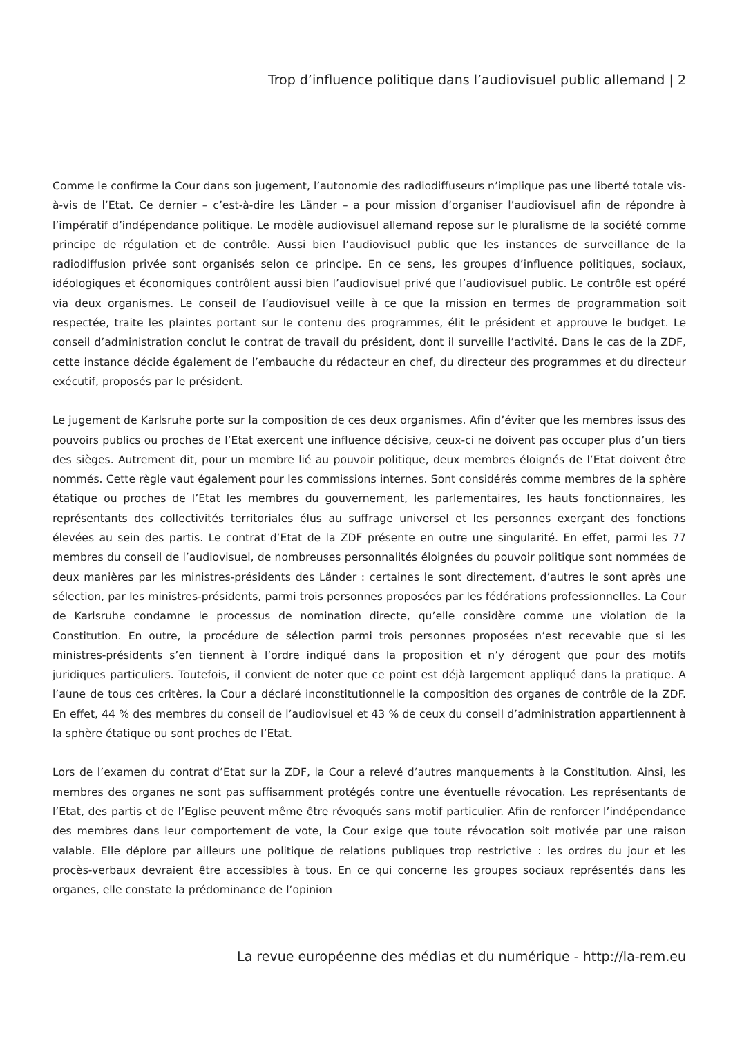Trop d’influence politique dans l’audiovisuel public allemand | 2
Comme le confirme la Cour dans son jugement, l’autonomie des radiodiffuseurs n’implique pas une liberté totale vis-à-vis de l’Etat. Ce dernier – c’est-à-dire les Länder – a pour mission d’organiser l’audiovisuel afin de répondre à l’impératif d’indépendance politique. Le modèle audiovisuel allemand repose sur le pluralisme de la société comme principe de régulation et de contrôle. Aussi bien l’audiovisuel public que les instances de surveillance de la radiodiffusion privée sont organisés selon ce principe. En ce sens, les groupes d’influence politiques, sociaux, idéologiques et économiques contrôlent aussi bien l’audiovisuel privé que l’audiovisuel public. Le contrôle est opéré via deux organismes. Le conseil de l’audiovisuel veille à ce que la mission en termes de programmation soit respectée, traite les plaintes portant sur le contenu des programmes, élit le président et approuve le budget. Le conseil d’administration conclut le contrat de travail du président, dont il surveille l’activité. Dans le cas de la ZDF, cette instance décide également de l’embauche du rédacteur en chef, du directeur des programmes et du directeur exécutif, proposés par le président.
Le jugement de Karlsruhe porte sur la composition de ces deux organismes. Afin d’éviter que les membres issus des pouvoirs publics ou proches de l’Etat exercent une influence décisive, ceux-ci ne doivent pas occuper plus d’un tiers des sièges. Autrement dit, pour un membre lié au pouvoir politique, deux membres éloignés de l’Etat doivent être nommés. Cette règle vaut également pour les commissions internes. Sont considérés comme membres de la sphère étatique ou proches de l’Etat les membres du gouvernement, les parlementaires, les hauts fonctionnaires, les représentants des collectivités territoriales élus au suffrage universel et les personnes exerçant des fonctions élevées au sein des partis. Le contrat d’Etat de la ZDF présente en outre une singularité. En effet, parmi les 77 membres du conseil de l’audiovisuel, de nombreuses personnalités éloignées du pouvoir politique sont nommées de deux manières par les ministres-présidents des Länder : certaines le sont directement, d’autres le sont après une sélection, par les ministres-présidents, parmi trois personnes proposées par les fédérations professionnelles. La Cour de Karlsruhe condamne le processus de nomination directe, qu’elle considère comme une violation de la Constitution. En outre, la procédure de sélection parmi trois personnes proposées n’est recevable que si les ministres-présidents s’en tiennent à l’ordre indiqué dans la proposition et n’y dérogent que pour des motifs juridiques particuliers. Toutefois, il convient de noter que ce point est déjà largement appliqué dans la pratique. A l’aune de tous ces critères, la Cour a déclaré inconstitutionnelle la composition des organes de contrôle de la ZDF. En effet, 44 % des membres du conseil de l’audiovisuel et 43 % de ceux du conseil d’administration appartiennent à la sphère étatique ou sont proches de l’Etat.
Lors de l’examen du contrat d’Etat sur la ZDF, la Cour a relevé d’autres manquements à la Constitution. Ainsi, les membres des organes ne sont pas suffisamment protégés contre une éventuelle révocation. Les représentants de l’Etat, des partis et de l’Eglise peuvent même être révoqués sans motif particulier. Afin de renforcer l’indépendance des membres dans leur comportement de vote, la Cour exige que toute révocation soit motivée par une raison valable. Elle déplore par ailleurs une politique de relations publiques trop restrictive : les ordres du jour et les procès-verbaux devraient être accessibles à tous. En ce qui concerne les groupes sociaux représentés dans les organes, elle constate la prédominance de l’opinion
La revue européenne des médias et du numérique - http://la-rem.eu